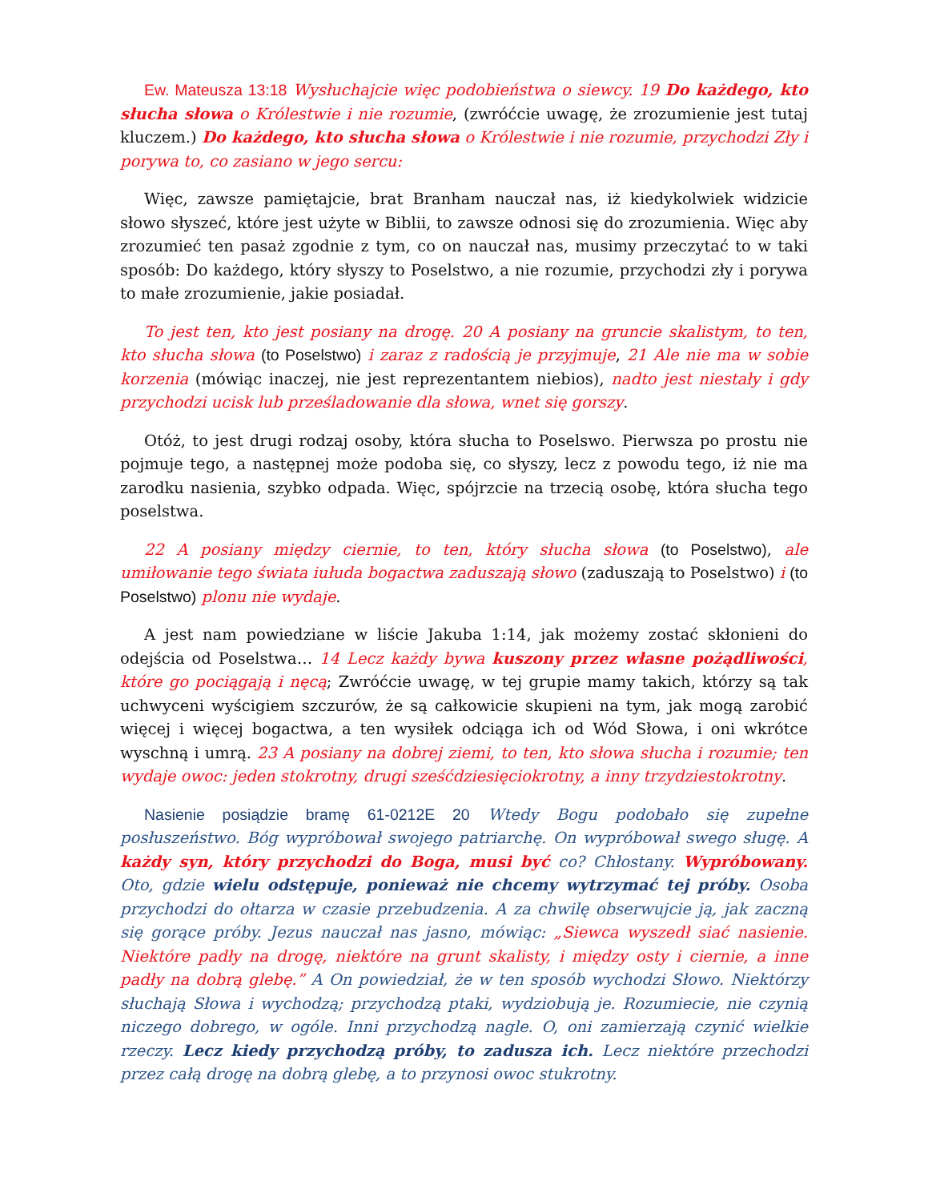Ew. Mateusza 13:18 Wysłuchajcie więc podobieństwa o siewcy. 19 Do każdego, kto słucha słowa o Królestwie i nie rozumie, (zwróćcie uwagę, że zrozumienie jest tutaj kluczem.) Do każdego, kto słucha słowa o Królestwie i nie rozumie, przychodzi Zły i porywa to, co zasiano w jego sercu:
Więc, zawsze pamiętajcie, brat Branham nauczał nas, iż kiedykolwiek widzicie słowo słyszeć, które jest użyte w Biblii, to zawsze odnosi się do zrozumienia. Więc aby zrozumieć ten pasaż zgodnie z tym, co on nauczał nas, musimy przeczytać to w taki sposób: Do każdego, który słyszy to Poselstwo, a nie rozumie, przychodzi zły i porywa to małe zrozumienie, jakie posiadał.
To jest ten, kto jest posiany na drogę. 20 A posiany na gruncie skalistym, to ten, kto słucha słowa (to Poselstwo) i zaraz z radością je przyjmuje, 21 Ale nie ma w sobie korzenia (mówiąc inaczej, nie jest reprezentantem niebios), nadto jest niestały i gdy przychodzi ucisk lub prześladowanie dla słowa, wnet się gorszy.
Otóż, to jest drugi rodzaj osoby, która słucha to Poselswo. Pierwsza po prostu nie pojmuje tego, a następnej może podoba się, co słyszy, lecz z powodu tego, iż nie ma zarodku nasienia, szybko odpada. Więc, spójrzcie na trzecią osobę, która słucha tego poselstwa.
22 A posiany między ciernie, to ten, który słucha słowa (to Poselstwo), ale umiłowanie tego świata iułuda bogactwa zaduszają słowo (zaduszają to Poselstwo) i (to Poselstwo) plonu nie wydaje.
A jest nam powiedziane w liście Jakuba 1:14, jak możemy zostać skłonieni do odejścia od Poselstwa… 14 Lecz każdy bywa kuszony przez własne pożądliwości, które go pociągają i nęcą; Zwróćcie uwagę, w tej grupie mamy takich, którzy są tak uchwyceni wyścigiem szczurów, że są całkowicie skupieni na tym, jak mogą zarobić więcej i więcej bogactwa, a ten wysiłek odciąga ich od Wód Słowa, i oni wkrótce wyschną i umrą. 23 A posiany na dobrej ziemi, to ten, kto słowa słucha i rozumie; ten wydaje owoc: jeden stokrotny, drugi sześćdziesięciokrotny, a inny trzydziestokrotny.
Nasienie posiądzie bramę 61-0212E 20 Wtedy Bogu podobało się zupełne posłuszeństwo. Bóg wypróbował swojego patriarchę. On wypróbował swego sługę. A każdy syn, który przychodzi do Boga, musi być co? Chłostany. Wypróbowany. Oto, gdzie wielu odstępuje, ponieważ nie chcemy wytrzymać tej próby. Osoba przychodzi do ołtarza w czasie przebudzenia. A za chwilę obserwujcie ją, jak zaczną się gorące próby. Jezus nauczał nas jasno, mówiąc: „Siewca wyszedł siać nasienie. Niektóre padły na drogę, niektóre na grunt skalisty, i między osty i ciernie, a inne padły na dobrą glebę.” A On powiedział, że w ten sposób wychodzi Słowo. Niektórzy słuchają Słowa i wychodzą; przychodzą ptaki, wydziobują je. Rozumiecie, nie czynią niczego dobrego, w ogóle. Inni przychodzą nagle. O, oni zamierzają czynić wielkie rzeczy. Lecz kiedy przychodzą próby, to zadusza ich. Lecz niektóre przechodzi przez całą drogę na dobrą glebę, a to przynosi owoc stukrotny.